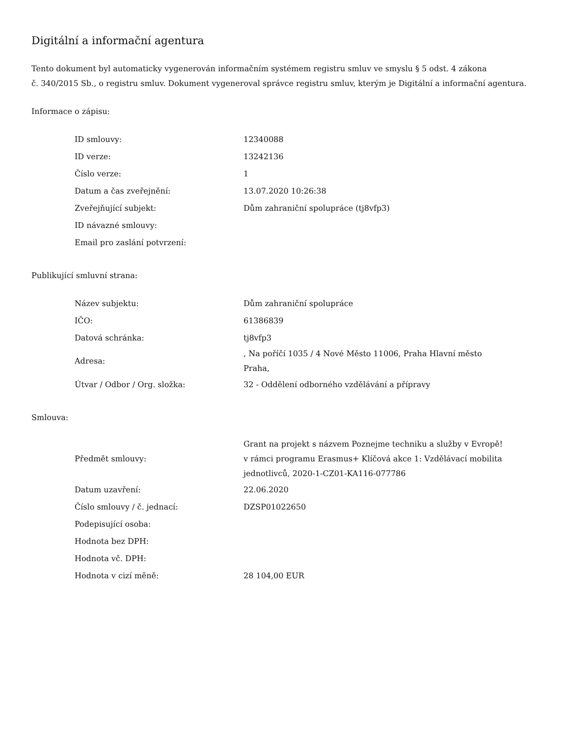Digitální a informační agentura
Tento dokument byl automaticky vygenerován informačním systémem registru smluv ve smyslu § 5 odst. 4 zákona
č. 340/2015 Sb., o registru smluv. Dokument vygeneroval správce registru smluv, kterým je Digitální a informační agentura.
Informace o zápisu:
| ID smlouvy: | 12340088 |
| ID verze: | 13242136 |
| Číslo verze: | 1 |
| Datum a čas zveřejnění: | 13.07.2020 10:26:38 |
| Zveřejňující subjekt: | Dům zahraniční spolupráce (tj8vfp3) |
| ID návazné smlouvy: | |
| Email pro zaslání potvrzení: | |
Publikující smluvní strana:
| Název subjektu: | Dům zahraniční spolupráce |
| IČO: | 61386839 |
| Datová schránka: | tj8vfp3 |
| Adresa: | , Na poříčí 1035 / 4 Nové Město 11006, Praha Hlavní město Praha, |
| Útvar / Odbor / Org. složka: | 32 - Oddělení odborného vzdělávání a přípravy |
Smlouva:
| Předmět smlouvy: | Grant na projekt s názvem Poznejme techniku a služby v Evropě! v rámci programu Erasmus+ Klíčová akce 1: Vzdělávací mobilita jednotlivců, 2020-1-CZ01-KA116-077786 |
| Datum uzavření: | 22.06.2020 |
| Číslo smlouvy / č. jednací: | DZSP01022650 |
| Podepisující osoba: | |
| Hodnota bez DPH: | |
| Hodnota vč. DPH: | |
| Hodnota v cizí měně: | 28 104,00 EUR |